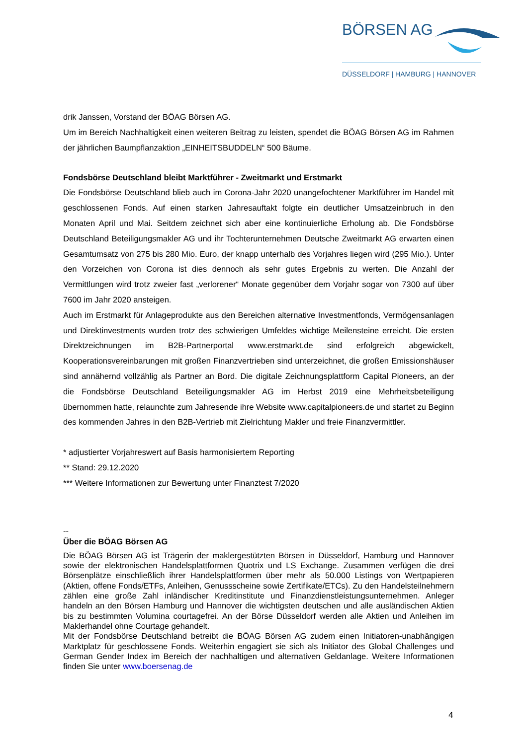BÖRSEN AG
DÜSSELDORF | HAMBURG | HANNOVER
drik Janssen, Vorstand der BÖAG Börsen AG.
Um im Bereich Nachhaltigkeit einen weiteren Beitrag zu leisten, spendet die BÖAG Börsen AG im Rahmen der jährlichen Baumpflanzaktion „EINHEITSBUDDELN“ 500 Bäume.
Fondsbörse Deutschland bleibt Marktführer - Zweitmarkt und Erstmarkt
Die Fondsbörse Deutschland blieb auch im Corona-Jahr 2020 unangefochtener Marktführer im Handel mit geschlossenen Fonds. Auf einen starken Jahresauftakt folgte ein deutlicher Umsatzeinbruch in den Monaten April und Mai. Seitdem zeichnet sich aber eine kontinuierliche Erholung ab. Die Fondsbörse Deutschland Beteiligungsmakler AG und ihr Tochterunternehmen Deutsche Zweitmarkt AG erwarten einen Gesamtumsatz von 275 bis 280 Mio. Euro, der knapp unterhalb des Vorjahres liegen wird (295 Mio.). Unter den Vorzeichen von Corona ist dies dennoch als sehr gutes Ergebnis zu werten. Die Anzahl der Vermittlungen wird trotz zweier fast „verlorener“ Monate gegenüber dem Vorjahr sogar von 7300 auf über 7600 im Jahr 2020 ansteigen.
Auch im Erstmarkt für Anlageprodukte aus den Bereichen alternative Investmentfonds, Vermögensanlagen und Direktinvestments wurden trotz des schwierigen Umfeldes wichtige Meilensteine erreicht. Die ersten Direktzeichnungen im B2B-Partnerportal www.erstmarkt.de sind erfolgreich abgewickelt, Kooperationsvereinbarungen mit großen Finanzvertrieben sind unterzeichnet, die großen Emissionshäuser sind annähernd vollzählig als Partner an Bord. Die digitale Zeichnungsplattform Capital Pioneers, an der die Fondsbörse Deutschland Beteiligungsmakler AG im Herbst 2019 eine Mehrheitsbeteiligung übernommen hatte, relaunchte zum Jahresende ihre Website www.capitalpioneers.de und startet zu Beginn des kommenden Jahres in den B2B-Vertrieb mit Zielrichtung Makler und freie Finanzvermittler.
* adjustierter Vorjahreswert auf Basis harmonisiertem Reporting
** Stand: 29.12.2020
*** Weitere Informationen zur Bewertung unter Finanztest 7/2020
--
Über die BÖAG Börsen AG
Die BÖAG Börsen AG ist Trägerin der maklergestützten Börsen in Düsseldorf, Hamburg und Hannover sowie der elektronischen Handelsplattformen Quotrix und LS Exchange. Zusammen verfügen die drei Börsenplätze einschließlich ihrer Handelsplattformen über mehr als 50.000 Listings von Wertpapieren (Aktien, offene Fonds/ETFs, Anleihen, Genussscheine sowie Zertifikate/ETCs). Zu den Handelsteilnehmern zählen eine große Zahl inländischer Kreditinstitute und Finanzdienstleistungsunternehmen. Anleger handeln an den Börsen Hamburg und Hannover die wichtigsten deutschen und alle ausländischen Aktien bis zu bestimmten Volumina courtagefrei. An der Börse Düsseldorf werden alle Aktien und Anleihen im Maklerhandel ohne Courtage gehandelt.
Mit der Fondsbörse Deutschland betreibt die BÖAG Börsen AG zudem einen Initiatoren-unabhängigen Marktplatz für geschlossene Fonds. Weiterhin engagiert sie sich als Initiator des Global Challenges und German Gender Index im Bereich der nachhaltigen und alternativen Geldanlage. Weitere Informationen finden Sie unter www.boersenag.de
4